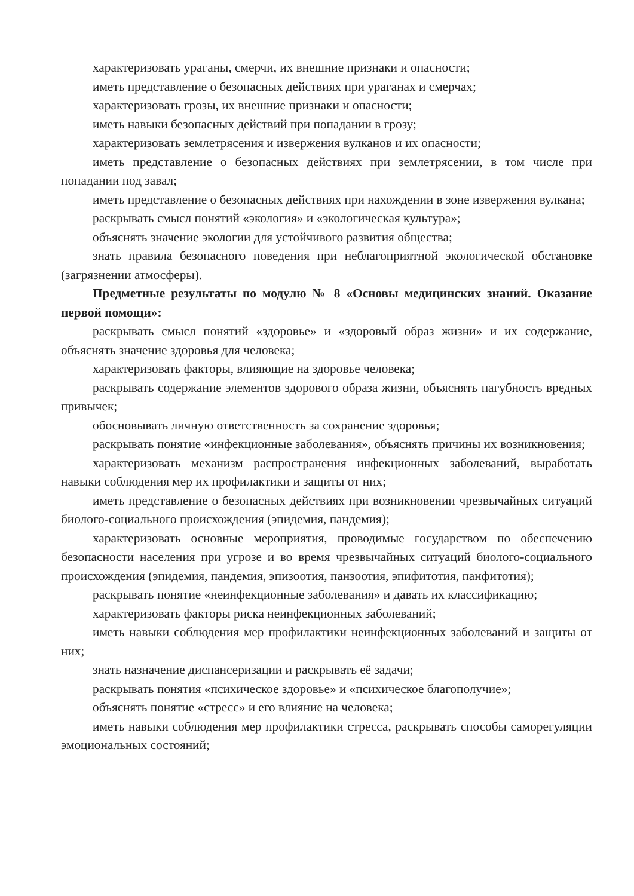характеризовать ураганы, смерчи, их внешние признаки и опасности;
иметь представление о безопасных действиях при ураганах и смерчах;
характеризовать грозы, их внешние признаки и опасности;
иметь навыки безопасных действий при попадании в грозу;
характеризовать землетрясения и извержения вулканов и их опасности;
иметь представление о безопасных действиях при землетрясении, в том числе при попадании под завал;
иметь представление о безопасных действиях при нахождении в зоне извержения вулкана;
раскрывать смысл понятий «экология» и «экологическая культура»;
объяснять значение экологии для устойчивого развития общества;
знать правила безопасного поведения при неблагоприятной экологической обстановке (загрязнении атмосферы).
Предметные результаты по модулю № 8 «Основы медицинских знаний. Оказание первой помощи»:
раскрывать смысл понятий «здоровье» и «здоровый образ жизни» и их содержание, объяснять значение здоровья для человека;
характеризовать факторы, влияющие на здоровье человека;
раскрывать содержание элементов здорового образа жизни, объяснять пагубность вредных привычек;
обосновывать личную ответственность за сохранение здоровья;
раскрывать понятие «инфекционные заболевания», объяснять причины их возникновения;
характеризовать механизм распространения инфекционных заболеваний, выработать навыки соблюдения мер их профилактики и защиты от них;
иметь представление о безопасных действиях при возникновении чрезвычайных ситуаций биолого-социального происхождения (эпидемия, пандемия);
характеризовать основные мероприятия, проводимые государством по обеспечению безопасности населения при угрозе и во время чрезвычайных ситуаций биолого-социального происхождения (эпидемия, пандемия, эпизоотия, панзоотия, эпифитотия, панфитотия);
раскрывать понятие «неинфекционные заболевания» и давать их классификацию;
характеризовать факторы риска неинфекционных заболеваний;
иметь навыки соблюдения мер профилактики неинфекционных заболеваний и защиты от них;
знать назначение диспансеризации и раскрывать её задачи;
раскрывать понятия «психическое здоровье» и «психическое благополучие»;
объяснять понятие «стресс» и его влияние на человека;
иметь навыки соблюдения мер профилактики стресса, раскрывать способы саморегуляции эмоциональных состояний;